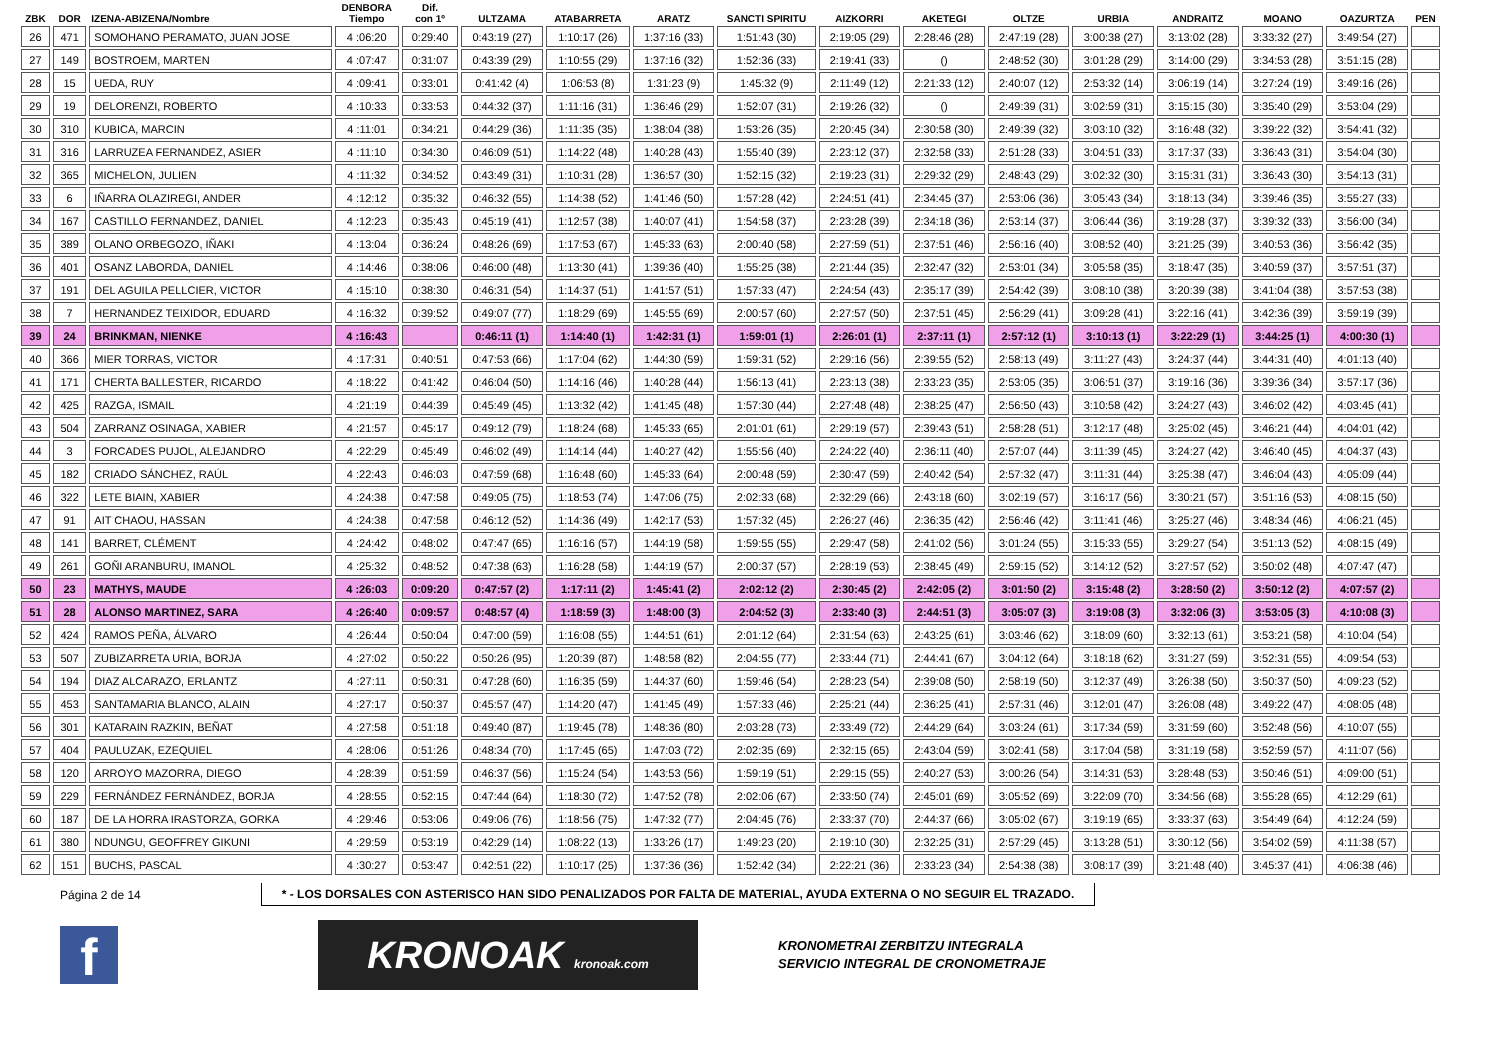| ZBK | DOR | IZENA-ABIZENA/Nombre | DENBORA Tiempo | Dif. con 1º | ULTZAMA | ATABARRETA | ARATZ | SANCTI SPIRITU | AIZKORRI | AKETEGI | OLTZE | URBIA | ANDRAITZ | MOANO | OAZURTZA | PEN |
| --- | --- | --- | --- | --- | --- | --- | --- | --- | --- | --- | --- | --- | --- | --- | --- | --- |
| 26 | 471 | SOMOHANO PERAMATO, JUAN JOSE | 4 :06:20 | 0:29:40 | 0:43:19 (27) | 1:10:17 (26) | 1:37:16 (33) | 1:51:43 (30) | 2:19:05 (29) | 2:28:46 (28) | 2:47:19 (28) | 3:00:38 (27) | 3:13:02 (28) | 3:33:32 (27) | 3:49:54 (27) | |
| 27 | 149 | BOSTROEM, MARTEN | 4 :07:47 | 0:31:07 | 0:43:39 (29) | 1:10:55 (29) | 1:37:16 (32) | 1:52:36 (33) | 2:19:41 (33) | () | 2:48:52 (30) | 3:01:28 (29) | 3:14:00 (29) | 3:34:53 (28) | 3:51:15 (28) | |
| 28 | 15 | UEDA, RUY | 4 :09:41 | 0:33:01 | 0:41:42 (4) | 1:06:53 (8) | 1:31:23 (9) | 1:45:32 (9) | 2:11:49 (12) | 2:21:33 (12) | 2:40:07 (12) | 2:53:32 (14) | 3:06:19 (14) | 3:27:24 (19) | 3:49:16 (26) | |
| 29 | 19 | DELORENZI, ROBERTO | 4 :10:33 | 0:33:53 | 0:44:32 (37) | 1:11:16 (31) | 1:36:46 (29) | 1:52:07 (31) | 2:19:26 (32) | () | 2:49:39 (31) | 3:02:59 (31) | 3:15:15 (30) | 3:35:40 (29) | 3:53:04 (29) | |
| 30 | 310 | KUBICA, MARCIN | 4 :11:01 | 0:34:21 | 0:44:29 (36) | 1:11:35 (35) | 1:38:04 (38) | 1:53:26 (35) | 2:20:45 (34) | 2:30:58 (30) | 2:49:39 (32) | 3:03:10 (32) | 3:16:48 (32) | 3:39:22 (32) | 3:54:41 (32) | |
| 31 | 316 | LARRUZEA FERNANDEZ, ASIER | 4 :11:10 | 0:34:30 | 0:46:09 (51) | 1:14:22 (48) | 1:40:28 (43) | 1:55:40 (39) | 2:23:12 (37) | 2:32:58 (33) | 2:51:28 (33) | 3:04:51 (33) | 3:17:37 (33) | 3:36:43 (31) | 3:54:04 (30) | |
| 32 | 365 | MICHELON, JULIEN | 4 :11:32 | 0:34:52 | 0:43:49 (31) | 1:10:31 (28) | 1:36:57 (30) | 1:52:15 (32) | 2:19:23 (31) | 2:29:32 (29) | 2:48:43 (29) | 3:02:32 (30) | 3:15:31 (31) | 3:36:43 (30) | 3:54:13 (31) | |
| 33 | 6 | IÑARRA OLAZIREGI, ANDER | 4 :12:12 | 0:35:32 | 0:46:32 (55) | 1:14:38 (52) | 1:41:46 (50) | 1:57:28 (42) | 2:24:51 (41) | 2:34:45 (37) | 2:53:06 (36) | 3:05:43 (34) | 3:18:13 (34) | 3:39:46 (35) | 3:55:27 (33) | |
| 34 | 167 | CASTILLO FERNANDEZ, DANIEL | 4 :12:23 | 0:35:43 | 0:45:19 (41) | 1:12:57 (38) | 1:40:07 (41) | 1:54:58 (37) | 2:23:28 (39) | 2:34:18 (36) | 2:53:14 (37) | 3:06:44 (36) | 3:19:28 (37) | 3:39:32 (33) | 3:56:00 (34) | |
| 35 | 389 | OLANO ORBEGOZO, IÑAKI | 4 :13:04 | 0:36:24 | 0:48:26 (69) | 1:17:53 (67) | 1:45:33 (63) | 2:00:40 (58) | 2:27:59 (51) | 2:37:51 (46) | 2:56:16 (40) | 3:08:52 (40) | 3:21:25 (39) | 3:40:53 (36) | 3:56:42 (35) | |
| 36 | 401 | OSANZ LABORDA, DANIEL | 4 :14:46 | 0:38:06 | 0:46:00 (48) | 1:13:30 (41) | 1:39:36 (40) | 1:55:25 (38) | 2:21:44 (35) | 2:32:47 (32) | 2:53:01 (34) | 3:05:58 (35) | 3:18:47 (35) | 3:40:59 (37) | 3:57:51 (37) | |
| 37 | 191 | DEL AGUILA PELLCIER, VICTOR | 4 :15:10 | 0:38:30 | 0:46:31 (54) | 1:14:37 (51) | 1:41:57 (51) | 1:57:33 (47) | 2:24:54 (43) | 2:35:17 (39) | 2:54:42 (39) | 3:08:10 (38) | 3:20:39 (38) | 3:41:04 (38) | 3:57:53 (38) | |
| 38 | 7 | HERNANDEZ TEIXIDOR, EDUARD | 4 :16:32 | 0:39:52 | 0:49:07 (77) | 1:18:29 (69) | 1:45:55 (69) | 2:00:57 (60) | 2:27:57 (50) | 2:37:51 (45) | 2:56:29 (41) | 3:09:28 (41) | 3:22:16 (41) | 3:42:36 (39) | 3:59:19 (39) | |
| 39 | 24 | BRINKMAN, NIENKE | 4 :16:43 | | 0:46:11 (1) | 1:14:40 (1) | 1:42:31 (1) | 1:59:01 (1) | 2:26:01 (1) | 2:37:11 (1) | 2:57:12 (1) | 3:10:13 (1) | 3:22:29 (1) | 3:44:25 (1) | 4:00:30 (1) | |
| 40 | 366 | MIER TORRAS, VICTOR | 4 :17:31 | 0:40:51 | 0:47:53 (66) | 1:17:04 (62) | 1:44:30 (59) | 1:59:31 (52) | 2:29:16 (56) | 2:39:55 (52) | 2:58:13 (49) | 3:11:27 (43) | 3:24:37 (44) | 3:44:31 (40) | 4:01:13 (40) | |
| 41 | 171 | CHERTA BALLESTER, RICARDO | 4 :18:22 | 0:41:42 | 0:46:04 (50) | 1:14:16 (46) | 1:40:28 (44) | 1:56:13 (41) | 2:23:13 (38) | 2:33:23 (35) | 2:53:05 (35) | 3:06:51 (37) | 3:19:16 (36) | 3:39:36 (34) | 3:57:17 (36) | |
| 42 | 425 | RAZGA, ISMAIL | 4 :21:19 | 0:44:39 | 0:45:49 (45) | 1:13:32 (42) | 1:41:45 (48) | 1:57:30 (44) | 2:27:48 (48) | 2:38:25 (47) | 2:56:50 (43) | 3:10:58 (42) | 3:24:27 (43) | 3:46:02 (42) | 4:03:45 (41) | |
| 43 | 504 | ZARRANZ OSINAGA, XABIER | 4 :21:57 | 0:45:17 | 0:49:12 (79) | 1:18:24 (68) | 1:45:33 (65) | 2:01:01 (61) | 2:29:19 (57) | 2:39:43 (51) | 2:58:28 (51) | 3:12:17 (48) | 3:25:02 (45) | 3:46:21 (44) | 4:04:01 (42) | |
| 44 | 3 | FORCADES PUJOL, ALEJANDRO | 4 :22:29 | 0:45:49 | 0:46:02 (49) | 1:14:14 (44) | 1:40:27 (42) | 1:55:56 (40) | 2:24:22 (40) | 2:36:11 (40) | 2:57:07 (44) | 3:11:39 (45) | 3:24:27 (42) | 3:46:40 (45) | 4:04:37 (43) | |
| 45 | 182 | CRIADO SÁNCHEZ, RAÚL | 4 :22:43 | 0:46:03 | 0:47:59 (68) | 1:16:48 (60) | 1:45:33 (64) | 2:00:48 (59) | 2:30:47 (59) | 2:40:42 (54) | 2:57:32 (47) | 3:11:31 (44) | 3:25:38 (47) | 3:46:04 (43) | 4:05:09 (44) | |
| 46 | 322 | LETE BIAIN, XABIER | 4 :24:38 | 0:47:58 | 0:49:05 (75) | 1:18:53 (74) | 1:47:06 (75) | 2:02:33 (68) | 2:32:29 (66) | 2:43:18 (60) | 3:02:19 (57) | 3:16:17 (56) | 3:30:21 (57) | 3:51:16 (53) | 4:08:15 (50) | |
| 47 | 91 | AIT CHAOU, HASSAN | 4 :24:38 | 0:47:58 | 0:46:12 (52) | 1:14:36 (49) | 1:42:17 (53) | 1:57:32 (45) | 2:26:27 (46) | 2:36:35 (42) | 2:56:46 (42) | 3:11:41 (46) | 3:25:27 (46) | 3:48:34 (46) | 4:06:21 (45) | |
| 48 | 141 | BARRET, CLÉMENT | 4 :24:42 | 0:48:02 | 0:47:47 (65) | 1:16:16 (57) | 1:44:19 (58) | 1:59:55 (55) | 2:29:47 (58) | 2:41:02 (56) | 3:01:24 (55) | 3:15:33 (55) | 3:29:27 (54) | 3:51:13 (52) | 4:08:15 (49) | |
| 49 | 261 | GOÑI ARANBURU, IMANOL | 4 :25:32 | 0:48:52 | 0:47:38 (63) | 1:16:28 (58) | 1:44:19 (57) | 2:00:37 (57) | 2:28:19 (53) | 2:38:45 (49) | 2:59:15 (52) | 3:14:12 (52) | 3:27:57 (52) | 3:50:02 (48) | 4:07:47 (47) | |
| 50 | 23 | MATHYS, MAUDE | 4 :26:03 | 0:09:20 | 0:47:57 (2) | 1:17:11 (2) | 1:45:41 (2) | 2:02:12 (2) | 2:30:45 (2) | 2:42:05 (2) | 3:01:50 (2) | 3:15:48 (2) | 3:28:50 (2) | 3:50:12 (2) | 4:07:57 (2) | |
| 51 | 28 | ALONSO MARTINEZ, SARA | 4 :26:40 | 0:09:57 | 0:48:57 (4) | 1:18:59 (3) | 1:48:00 (3) | 2:04:52 (3) | 2:33:40 (3) | 2:44:51 (3) | 3:05:07 (3) | 3:19:08 (3) | 3:32:06 (3) | 3:53:05 (3) | 4:10:08 (3) | |
| 52 | 424 | RAMOS PEÑA, ÁLVARO | 4 :26:44 | 0:50:04 | 0:47:00 (59) | 1:16:08 (55) | 1:44:51 (61) | 2:01:12 (64) | 2:31:54 (63) | 2:43:25 (61) | 3:03:46 (62) | 3:18:09 (60) | 3:32:13 (61) | 3:53:21 (58) | 4:10:04 (54) | |
| 53 | 507 | ZUBIZARRETA URIA, BORJA | 4 :27:02 | 0:50:22 | 0:50:26 (95) | 1:20:39 (87) | 1:48:58 (82) | 2:04:55 (77) | 2:33:44 (71) | 2:44:41 (67) | 3:04:12 (64) | 3:18:18 (62) | 3:31:27 (59) | 3:52:31 (55) | 4:09:54 (53) | |
| 54 | 194 | DIAZ ALCARAZO, ERLANTZ | 4 :27:11 | 0:50:31 | 0:47:28 (60) | 1:16:35 (59) | 1:44:37 (60) | 1:59:46 (54) | 2:28:23 (54) | 2:39:08 (50) | 2:58:19 (50) | 3:12:37 (49) | 3:26:38 (50) | 3:50:37 (50) | 4:09:23 (52) | |
| 55 | 453 | SANTAMARIA BLANCO, ALAIN | 4 :27:17 | 0:50:37 | 0:45:57 (47) | 1:14:20 (47) | 1:41:45 (49) | 1:57:33 (46) | 2:25:21 (44) | 2:36:25 (41) | 2:57:31 (46) | 3:12:01 (47) | 3:26:08 (48) | 3:49:22 (47) | 4:08:05 (48) | |
| 56 | 301 | KATARAIN RAZKIN, BEÑAT | 4 :27:58 | 0:51:18 | 0:49:40 (87) | 1:19:45 (78) | 1:48:36 (80) | 2:03:28 (73) | 2:33:49 (72) | 2:44:29 (64) | 3:03:24 (61) | 3:17:34 (59) | 3:31:59 (60) | 3:52:48 (56) | 4:10:07 (55) | |
| 57 | 404 | PAULUZAK, EZEQUIEL | 4 :28:06 | 0:51:26 | 0:48:34 (70) | 1:17:45 (65) | 1:47:03 (72) | 2:02:35 (69) | 2:32:15 (65) | 2:43:04 (59) | 3:02:41 (58) | 3:17:04 (58) | 3:31:19 (58) | 3:52:59 (57) | 4:11:07 (56) | |
| 58 | 120 | ARROYO MAZORRA, DIEGO | 4 :28:39 | 0:51:59 | 0:46:37 (56) | 1:15:24 (54) | 1:43:53 (56) | 1:59:19 (51) | 2:29:15 (55) | 2:40:27 (53) | 3:00:26 (54) | 3:14:31 (53) | 3:28:48 (53) | 3:50:46 (51) | 4:09:00 (51) | |
| 59 | 229 | FERNÁNDEZ FERNÁNDEZ, BORJA | 4 :28:55 | 0:52:15 | 0:47:44 (64) | 1:18:30 (72) | 1:47:52 (78) | 2:02:06 (67) | 2:33:50 (74) | 2:45:01 (69) | 3:05:52 (69) | 3:22:09 (70) | 3:34:56 (68) | 3:55:28 (65) | 4:12:29 (61) | |
| 60 | 187 | DE LA HORRA IRASTORZA, GORKA | 4 :29:46 | 0:53:06 | 0:49:06 (76) | 1:18:56 (75) | 1:47:32 (77) | 2:04:45 (76) | 2:33:37 (70) | 2:44:37 (66) | 3:05:02 (67) | 3:19:19 (65) | 3:33:37 (63) | 3:54:49 (64) | 4:12:24 (59) | |
| 61 | 380 | NDUNGU, GEOFFREY GIKUNI | 4 :29:59 | 0:53:19 | 0:42:29 (14) | 1:08:22 (13) | 1:33:26 (17) | 1:49:23 (20) | 2:19:10 (30) | 2:32:25 (31) | 2:57:29 (45) | 3:13:28 (51) | 3:30:12 (56) | 3:54:02 (59) | 4:11:38 (57) | |
| 62 | 151 | BUCHS, PASCAL | 4 :30:27 | 0:53:47 | 0:42:51 (22) | 1:10:17 (25) | 1:37:36 (36) | 1:52:42 (34) | 2:22:21 (36) | 2:33:23 (34) | 2:54:38 (38) | 3:08:17 (39) | 3:21:48 (40) | 3:45:37 (41) | 4:06:38 (46) | |
Página 2 de 14 * - LOS DORSALES CON ASTERISCO HAN SIDO PENALIZADOS POR FALTA DE MATERIAL, AYUDA EXTERNA O NO SEGUIR EL TRAZADO.
f
KRONOAK kronoak.com
KRONOMETRAI ZERBITZU INTEGRALA
SERVICIO INTEGRAL DE CRONOMETRAJE